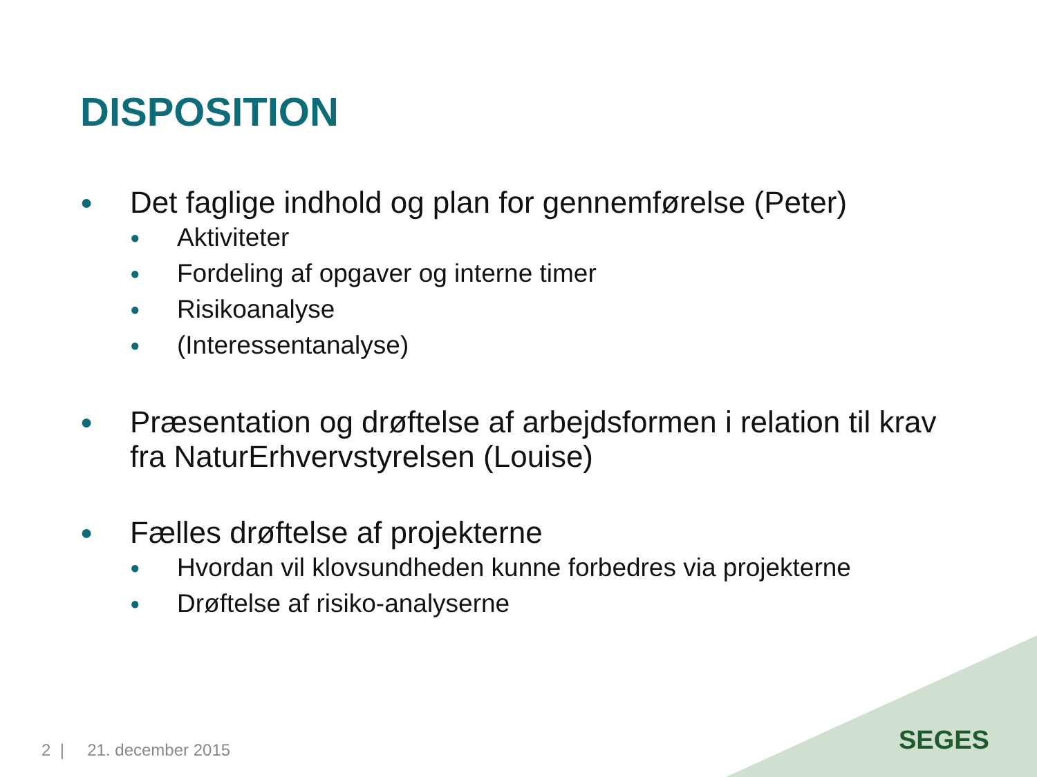DISPOSITION
● Det faglige indhold og plan for gennemførelse (Peter)
● Aktiviteter
● Fordeling af opgaver og interne timer
● Risikoanalyse
● (Interessentanalyse)
● Præsentation og drøftelse af arbejdsformen i relation til krav fra NaturErhvervstyrelsen (Louise)
● Fælles drøftelse af projekterne
● Hvordan vil klovsundheden kunne forbedres via projekterne
● Drøftelse af risiko-analyserne
2 | 21. december 2015 SEGES